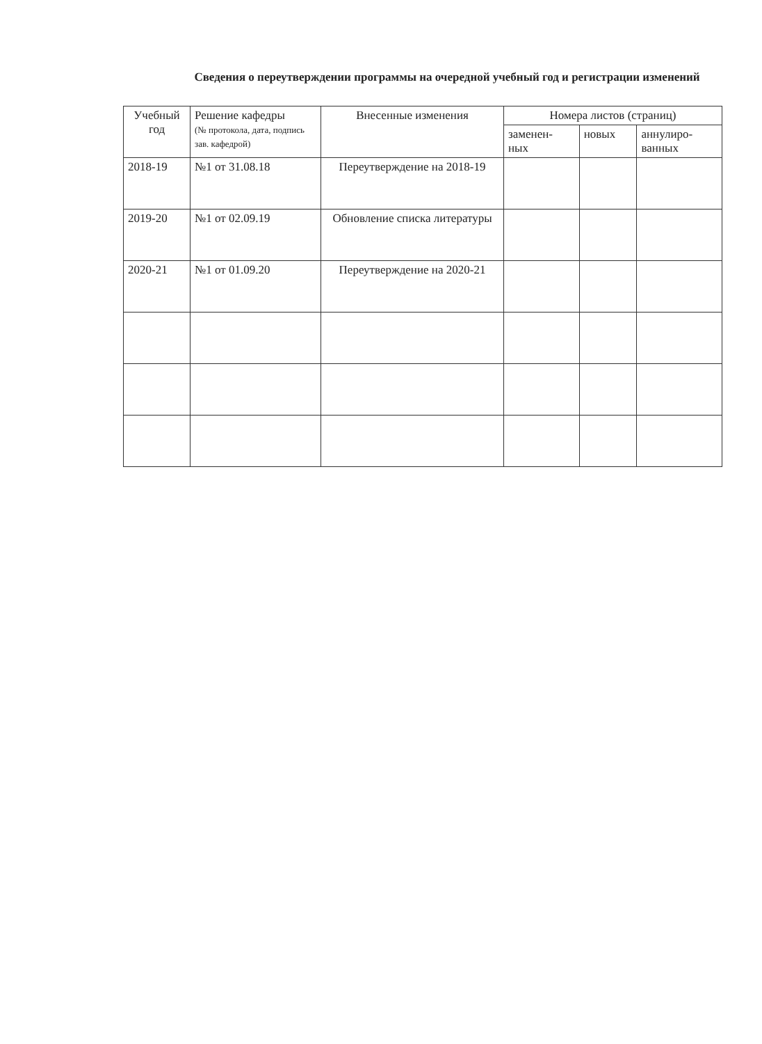Сведения о переутверждении программы на очередной учебный год и регистрации изменений
| Учебный год | Решение кафедры (№ протокола, дата, подпись зав. кафедрой) | Внесенные изменения | Номера листов (страниц) | | |
| --- | --- | --- | --- | --- | --- |
| | | | заменен- ных | новых | аннулиро- ванных |
| 2018-19 | №1 от 31.08.18 | Переутверждение на 2018-19 | | | |
| 2019-20 | №1 от 02.09.19 | Обновление списка литературы | | | |
| 2020-21 | №1 от 01.09.20 | Переутверждение на 2020-21 | | | |